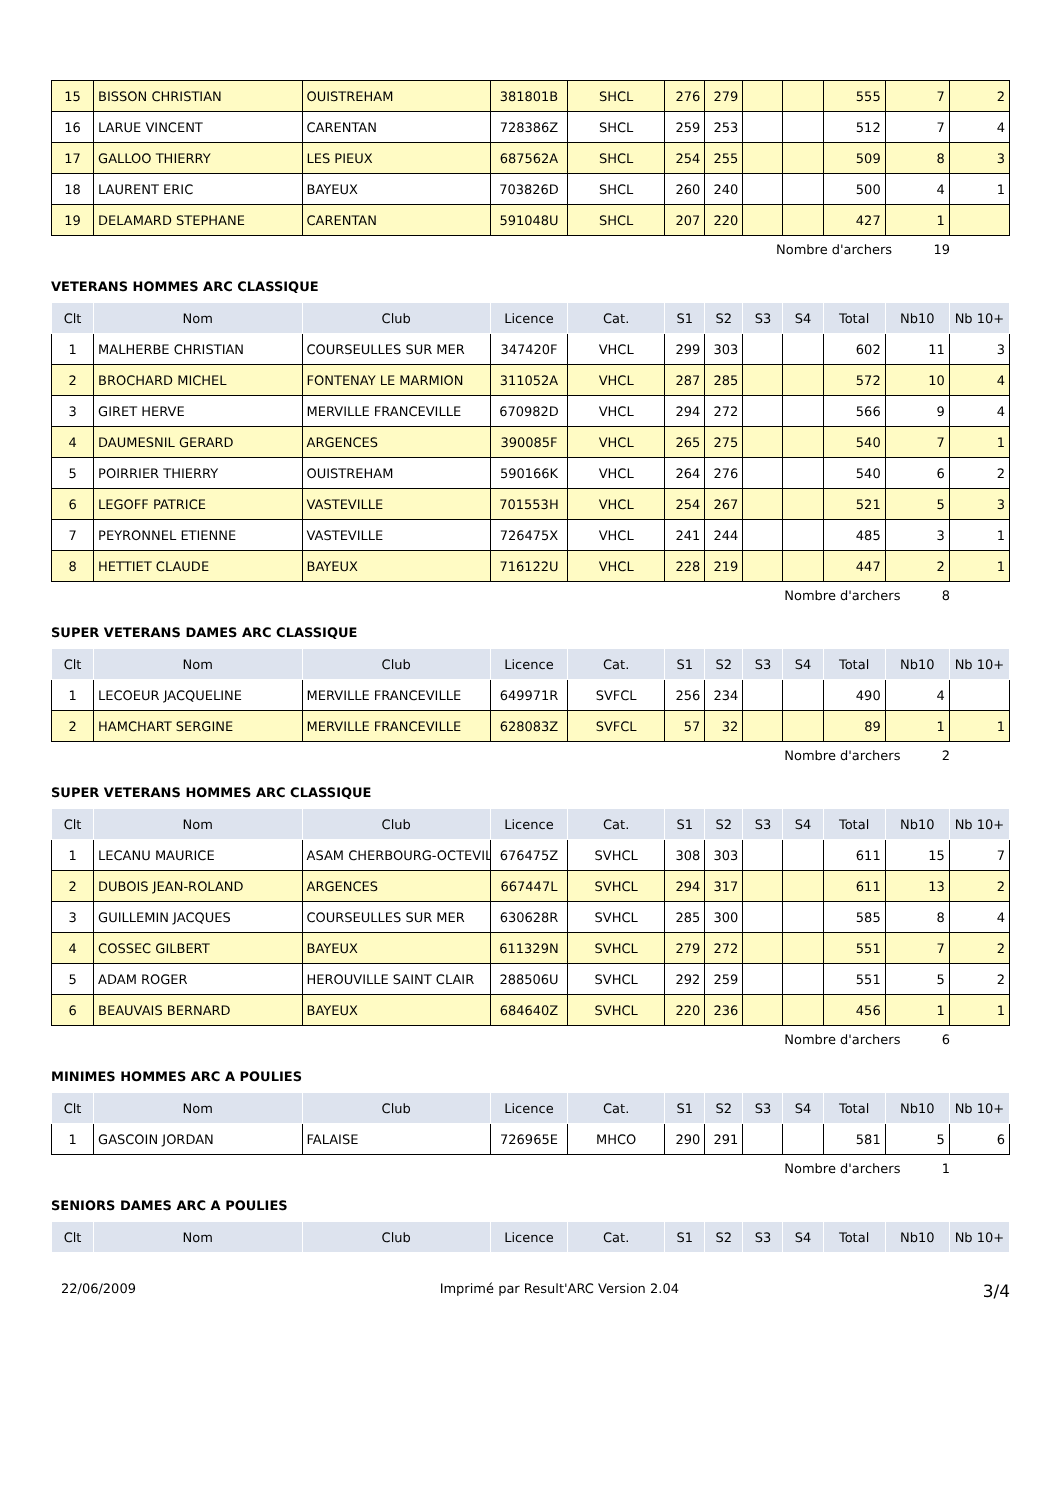| 15 | BISSON CHRISTIAN | OUISTREHAM | 381801B | SHCL | 276 | 279 | | | 555 | 7 | 2 |
| 16 | LARUE VINCENT | CARENTAN | 728386Z | SHCL | 259 | 253 | | | 512 | 7 | 4 |
| 17 | GALLOO THIERRY | LES PIEUX | 687562A | SHCL | 254 | 255 | | | 509 | 8 | 3 |
| 18 | LAURENT ERIC | BAYEUX | 703826D | SHCL | 260 | 240 | | | 500 | 4 | 1 |
| 19 | DELAMARD STEPHANE | CARENTAN | 591048U | SHCL | 207 | 220 | | | 427 | 1 | |
Nombre d'archers 19
VETERANS HOMMES ARC CLASSIQUE
| Clt | Nom | Club | Licence | Cat. | S1 | S2 | S3 | S4 | Total | Nb10 | Nb 10+ |
| --- | --- | --- | --- | --- | --- | --- | --- | --- | --- | --- | --- |
| 1 | MALHERBE CHRISTIAN | COURSEULLES SUR MER | 347420F | VHCL | 299 | 303 | | | 602 | 11 | 3 |
| 2 | BROCHARD MICHEL | FONTENAY LE MARMION | 311052A | VHCL | 287 | 285 | | | 572 | 10 | 4 |
| 3 | GIRET HERVE | MERVILLE FRANCEVILLE | 670982D | VHCL | 294 | 272 | | | 566 | 9 | 4 |
| 4 | DAUMESNIL GERARD | ARGENCES | 390085F | VHCL | 265 | 275 | | | 540 | 7 | 1 |
| 5 | POIRRIER THIERRY | OUISTREHAM | 590166K | VHCL | 264 | 276 | | | 540 | 6 | 2 |
| 6 | LEGOFF PATRICE | VASTEVILLE | 701553H | VHCL | 254 | 267 | | | 521 | 5 | 3 |
| 7 | PEYRONNEL ETIENNE | VASTEVILLE | 726475X | VHCL | 241 | 244 | | | 485 | 3 | 1 |
| 8 | HETTIET CLAUDE | BAYEUX | 716122U | VHCL | 228 | 219 | | | 447 | 2 | 1 |
Nombre d'archers 8
SUPER VETERANS DAMES ARC CLASSIQUE
| Clt | Nom | Club | Licence | Cat. | S1 | S2 | S3 | S4 | Total | Nb10 | Nb 10+ |
| --- | --- | --- | --- | --- | --- | --- | --- | --- | --- | --- | --- |
| 1 | LECOEUR JACQUELINE | MERVILLE FRANCEVILLE | 649971R | SVFCL | 256 | 234 | | | 490 | 4 | |
| 2 | HAMCHART SERGINE | MERVILLE FRANCEVILLE | 628083Z | SVFCL | 57 | 32 | | | 89 | 1 | 1 |
Nombre d'archers 2
SUPER VETERANS HOMMES ARC CLASSIQUE
| Clt | Nom | Club | Licence | Cat. | S1 | S2 | S3 | S4 | Total | Nb10 | Nb 10+ |
| --- | --- | --- | --- | --- | --- | --- | --- | --- | --- | --- | --- |
| 1 | LECANU MAURICE | ASAM CHERBOURG-OCTEVIL | 676475Z | SVHCL | 308 | 303 | | | 611 | 15 | 7 |
| 2 | DUBOIS JEAN-ROLAND | ARGENCES | 667447L | SVHCL | 294 | 317 | | | 611 | 13 | 2 |
| 3 | GUILLEMIN JACQUES | COURSEULLES SUR MER | 630628R | SVHCL | 285 | 300 | | | 585 | 8 | 4 |
| 4 | COSSEC GILBERT | BAYEUX | 611329N | SVHCL | 279 | 272 | | | 551 | 7 | 2 |
| 5 | ADAM ROGER | HEROUVILLE SAINT CLAIR | 288506U | SVHCL | 292 | 259 | | | 551 | 5 | 2 |
| 6 | BEAUVAIS BERNARD | BAYEUX | 684640Z | SVHCL | 220 | 236 | | | 456 | 1 | 1 |
Nombre d'archers 6
MINIMES HOMMES ARC A POULIES
| Clt | Nom | Club | Licence | Cat. | S1 | S2 | S3 | S4 | Total | Nb10 | Nb 10+ |
| --- | --- | --- | --- | --- | --- | --- | --- | --- | --- | --- | --- |
| 1 | GASCOIN JORDAN | FALAISE | 726965E | MHCO | 290 | 291 | | | 581 | 5 | 6 |
Nombre d'archers 1
SENIORS DAMES ARC A POULIES
| Clt | Nom | Club | Licence | Cat. | S1 | S2 | S3 | S4 | Total | Nb10 | Nb 10+ |
| --- | --- | --- | --- | --- | --- | --- | --- | --- | --- | --- | --- |
22/06/2009 Imprimé par Result'ARC Version 2.04 3/4